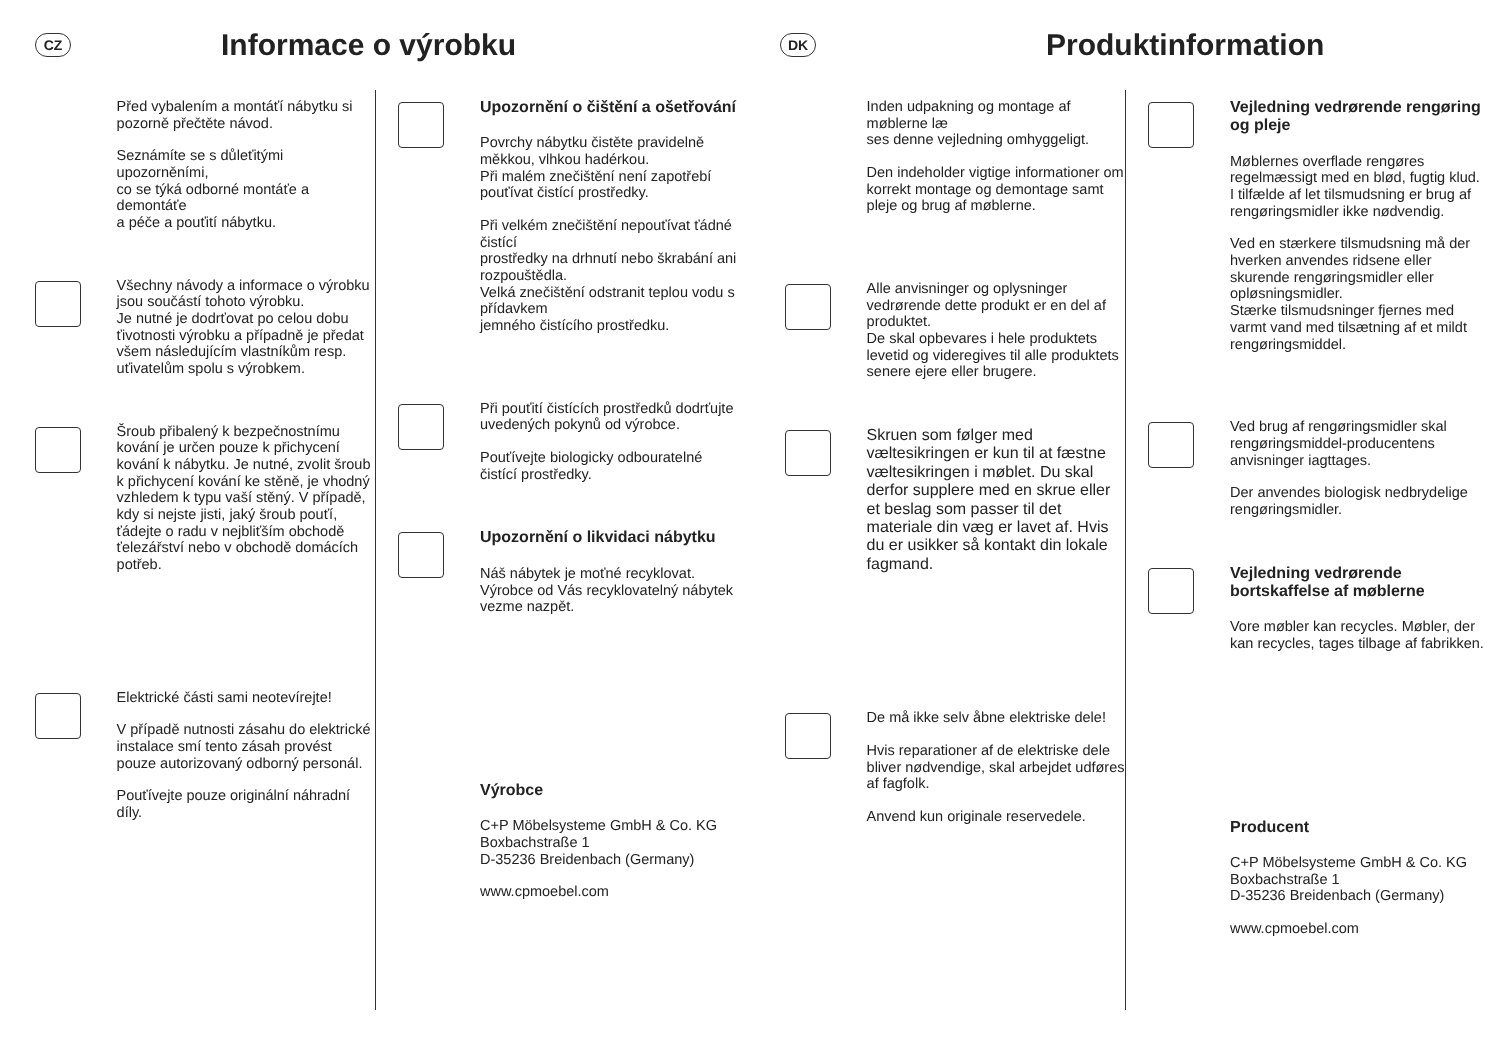CZ
Informace o výrobku
Před vybalením a montáťí nábytku si pozorně přečtěte návod.
Seznámíte se s důleťitými upozorněními,
co se týká odborné montáťe a demontáťe
a péče a pouťití nábytku.
Všechny návody a informace o výrobku jsou součástí tohoto výrobku.
Je nutné je dodrťovat po celou dobu ťivotnosti výrobku a případně je předat všem následujícím vlastníkům resp. uťivatelům spolu s výrobkem.
Šroub přibalený k bezpečnostnímu kování je určen pouze k přichycení kování k nábytku. Je nutné, zvolit šroub k přichycení kování ke stěně, je vhodný vzhledem k typu vaší stěný. V případě, kdy si nejste jisti, jaký šroub pouťí, ťádejte o radu v nejbliťším obchodě ťelezářství nebo v obchodě domácích potřeb.
Elektrické části sami neotevírejte!
V případě nutnosti zásahu do elektrické instalace smí tento zásah provést pouze autorizovaný odborný personál.
Pouťívejte pouze originální náhradní díly.
Upozornění o čištění a ošetřování
Povrchy nábytku čistěte pravidelně měkkou, vlhkou hadérkou.
Při malém znečištění není zapotřebí pouťívat čistící prostředky.
Při velkém znečištění nepouťívat ťádné čistící
prostředky na drhnutí nebo škrabání ani rozpouštědla.
Velká znečištění odstranit teplou vodu s přídavkem
jemného čistícího prostředku.
Při pouťití čistících prostředků dodrťujte uvedených pokynů od výrobce.
Pouťívejte biologicky odbouratelné čistící prostředky.
Upozornění o likvidaci nábytku
Náš nábytek je moťné recyklovat. Výrobce od Vás recyklovatelný nábytek vezme nazpět.
Výrobce
C+P Möbelsysteme GmbH & Co. KG
Boxbachstraße 1
D-35236 Breidenbach (Germany)
www.cpmoebel.com
DK
Produktinformation
Inden udpakning og montage af møblerne læ
ses denne vejledning omhyggeligt.
Den indeholder vigtige informationer om korrekt montage og demontage samt pleje og brug af møblerne.
Alle anvisninger og oplysninger vedrørende dette produkt er en del af produktet.
De skal opbevares i hele produktets levetid og videregives til alle produktets senere ejere eller brugere.
Skruen som følger med væltesikringen er kun til at fæstne væltesikringen i møblet. Du skal derfor supplere med en skrue eller et beslag som passer til det materiale din væg er lavet af. Hvis du er usikker så kontakt din lokale fagmand.
De må ikke selv åbne elektriske dele!
Hvis reparationer af de elektriske dele bliver nødvendige, skal arbejdet udføres af fagfolk.
Anvend kun originale reservedele.
Vejledning vedrørende rengøring og pleje
Møblernes overflade rengøres regelmæssigt med en blød, fugtig klud.
I tilfælde af let tilsmudsning er brug af rengøringsmidler ikke nødvendig.
Ved en stærkere tilsmudsning må der hverken anvendes ridsene eller skurende rengøringsmidler eller opløsningsmidler.
Stærke tilsmudsninger fjernes med varmt vand med tilsætning af et mildt rengøringsmiddel.
Ved brug af rengøringsmidler skal rengøringsmiddel-producentens anvisninger iagttages.
Der anvendes biologisk nedbrydelige rengøringsmidler.
Vejledning vedrørende bortskaffelse af møblerne
Vore møbler kan recycles. Møbler, der kan recycles, tages tilbage af fabrikken.
Producent
C+P Möbelsysteme GmbH & Co. KG
Boxbachstraße 1
D-35236 Breidenbach (Germany)
www.cpmoebel.com